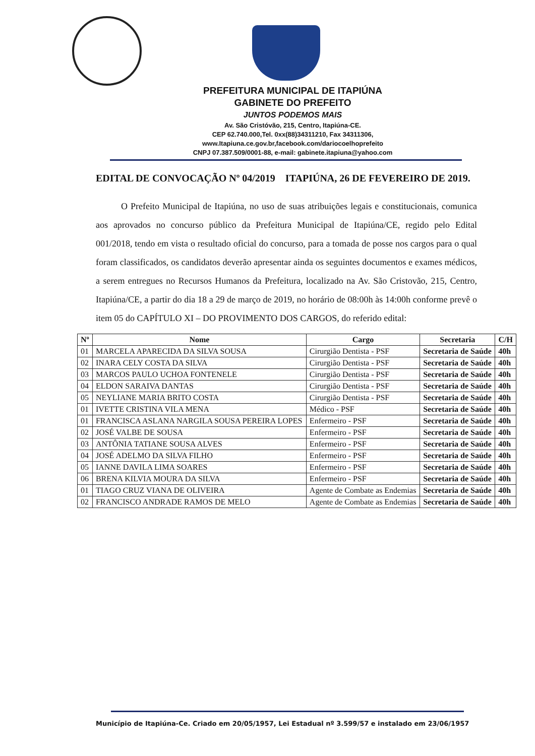PREFEITURA MUNICIPAL DE ITAPIÚNA
GABINETE DO PREFEITO
JUNTOS PODEMOS MAIS
Av. São Cristóvão, 215, Centro, Itapiúna-CE.
CEP 62.740.000,Tel. 0xx(88)34311210, Fax 34311306,
www.Itapiuna.ce.gov.br,facebook.com/dariocoelhoprefeito
CNPJ 07.387.509/0001-88, e-mail: gabinete.itapiuna@yahoo.com
EDITAL DE CONVOCAÇÃO Nº 04/2019 ITAPIÚNA, 26 DE FEVEREIRO DE 2019.
O Prefeito Municipal de Itapiúna, no uso de suas atribuições legais e constitucionais, comunica aos aprovados no concurso público da Prefeitura Municipal de Itapiúna/CE, regido pelo Edital 001/2018, tendo em vista o resultado oficial do concurso, para a tomada de posse nos cargos para o qual foram classificados, os candidatos deverão apresentar ainda os seguintes documentos e exames médicos, a serem entregues no Recursos Humanos da Prefeitura, localizado na Av. São Cristovão, 215, Centro, Itapiúna/CE, a partir do dia 18 a 29 de março de 2019, no horário de 08:00h às 14:00h conforme prevê o item 05 do CAPÍTULO XI – DO PROVIMENTO DOS CARGOS, do referido edital:
| Nº | Nome | Cargo | Secretaria | C/H |
| --- | --- | --- | --- | --- |
| 01 | MARCELA APARECIDA DA SILVA SOUSA | Cirurgião Dentista - PSF | Secretaria de Saúde | 40h |
| 02 | INARA CELY COSTA DA SILVA | Cirurgião Dentista - PSF | Secretaria de Saúde | 40h |
| 03 | MARCOS PAULO UCHOA FONTENELE | Cirurgião Dentista - PSF | Secretaria de Saúde | 40h |
| 04 | ELDON SARAIVA DANTAS | Cirurgião Dentista - PSF | Secretaria de Saúde | 40h |
| 05 | NEYLIANE MARIA BRITO COSTA | Cirurgião Dentista - PSF | Secretaria de Saúde | 40h |
| 01 | IVETTE CRISTINA VILA MENA | Médico - PSF | Secretaria de Saúde | 40h |
| 01 | FRANCISCA ASLANA NARGILA SOUSA PEREIRA LOPES | Enfermeiro - PSF | Secretaria de Saúde | 40h |
| 02 | JOSÉ VALBE DE SOUSA | Enfermeiro - PSF | Secretaria de Saúde | 40h |
| 03 | ANTÔNIA TATIANE SOUSA ALVES | Enfermeiro - PSF | Secretaria de Saúde | 40h |
| 04 | JOSÉ ADELMO DA SILVA FILHO | Enfermeiro - PSF | Secretaria de Saúde | 40h |
| 05 | IANNE DAVILA LIMA SOARES | Enfermeiro - PSF | Secretaria de Saúde | 40h |
| 06 | BRENA KILVIA MOURA DA SILVA | Enfermeiro - PSF | Secretaria de Saúde | 40h |
| 01 | TIAGO CRUZ VIANA DE OLIVEIRA | Agente de Combate as Endemias | Secretaria de Saúde | 40h |
| 02 | FRANCISCO ANDRADE RAMOS DE MELO | Agente de Combate as Endemias | Secretaria de Saúde | 40h |
Município de Itapiúna-Ce. Criado em 20/05/1957, Lei Estadual nº 3.599/57 e instalado em 23/06/1957